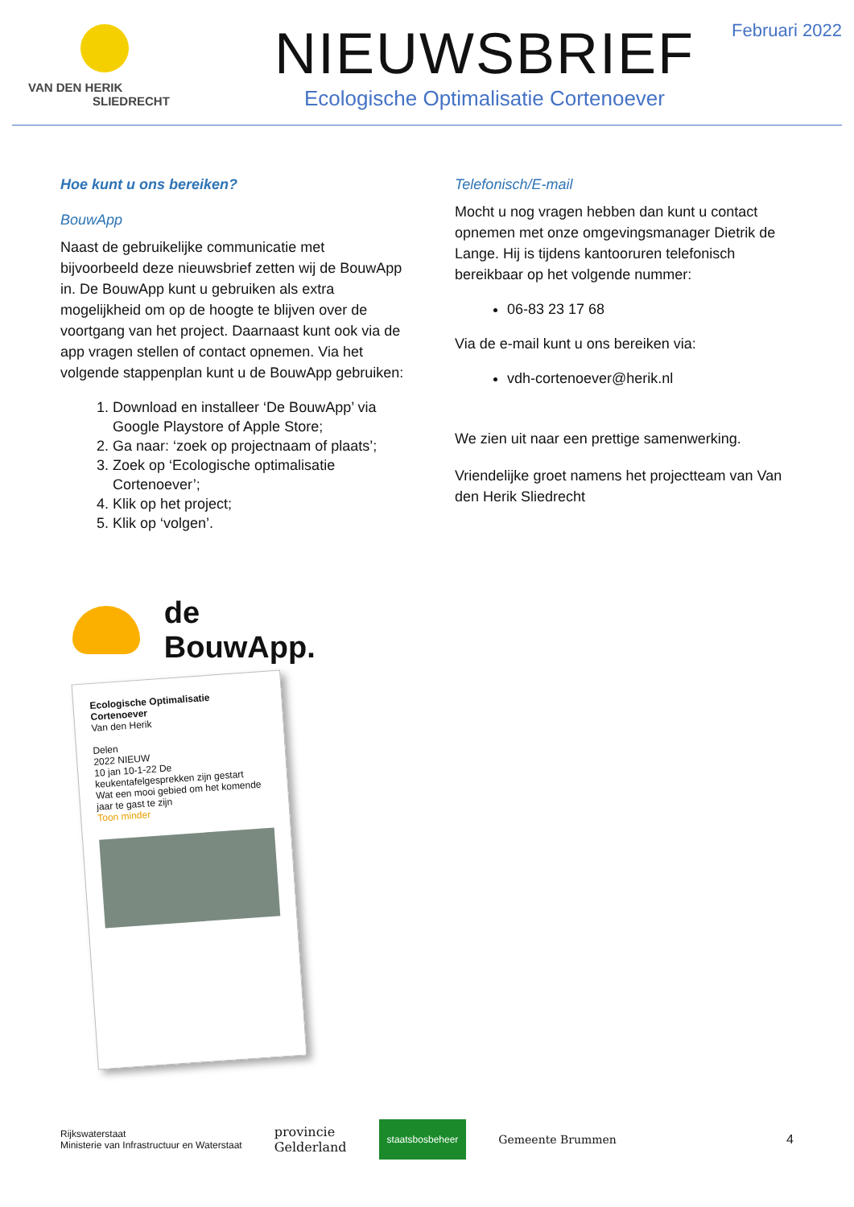VAN DEN HERIK
SLIEDRECHT
NIEUWSBRIEF
Ecologische Optimalisatie Cortenoever
Februari 2022
Hoe kunt u ons bereiken?
BouwApp
Naast de gebruikelijke communicatie met bijvoorbeeld deze nieuwsbrief zetten wij de BouwApp in. De BouwApp kunt u gebruiken als extra mogelijkheid om op de hoogte te blijven over de voortgang van het project. Daarnaast kunt ook via de app vragen stellen of contact opnemen. Via het volgende stappenplan kunt u de BouwApp gebruiken:
1. Download en installeer ‘De BouwApp’ via Google Playstore of Apple Store;
2. Ga naar: ‘zoek op projectnaam of plaats’;
3. Zoek op ‘Ecologische optimalisatie Cortenoever’;
4. Klik op het project;
5. Klik op ‘volgen’.
Telefonisch/E-mail
Mocht u nog vragen hebben dan kunt u contact opnemen met onze omgevingsmanager Dietrik de Lange. Hij is tijdens kantooruren telefonisch bereikbaar op het volgende nummer:
06-83 23 17 68
Via de e-mail kunt u ons bereiken via:
vdh-cortenoever@herik.nl
We zien uit naar een prettige samenwerking.
Vriendelijke groet namens het projectteam van Van den Herik Sliedrecht
de BouwApp.
Ecologische Optimalisatie Cortenoever
Van den Herik
Delen
2022 NIEUW
10 jan 10-1-22 De keukentafelgesprekken zijn gestart
Wat een mooi gebied om het komende jaar te gast te zijn
Toon minder
Rijkswaterstaat
Ministerie van Infrastructuur en Waterstaat provincie
Gelderland staatsbosbeheer Gemeente Brummen 4